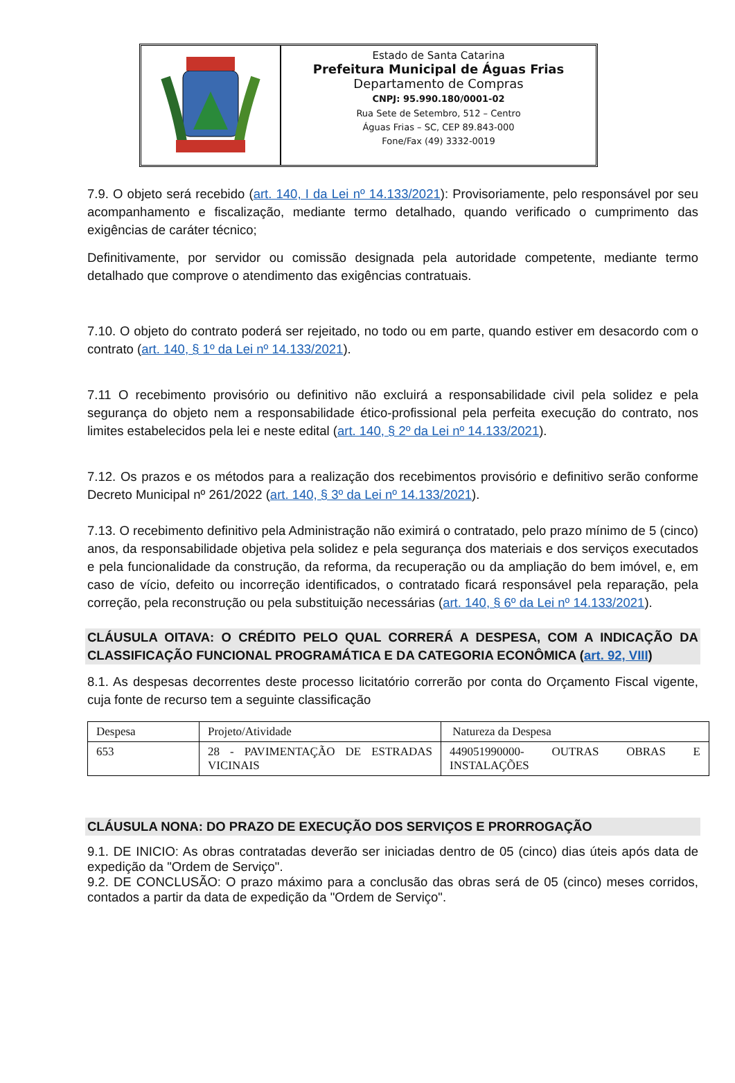Estado de Santa Catarina
Prefeitura Municipal de Águas Frias
Departamento de Compras
CNPJ: 95.990.180/0001-02
Rua Sete de Setembro, 512 – Centro
Águas Frias – SC, CEP 89.843-000
Fone/Fax (49) 3332-0019
7.9. O objeto será recebido (art. 140, I da Lei nº 14.133/2021): Provisoriamente, pelo responsável por seu acompanhamento e fiscalização, mediante termo detalhado, quando verificado o cumprimento das exigências de caráter técnico;
Definitivamente, por servidor ou comissão designada pela autoridade competente, mediante termo detalhado que comprove o atendimento das exigências contratuais.
7.10. O objeto do contrato poderá ser rejeitado, no todo ou em parte, quando estiver em desacordo com o contrato (art. 140, § 1º da Lei nº 14.133/2021).
7.11 O recebimento provisório ou definitivo não excluirá a responsabilidade civil pela solidez e pela segurança do objeto nem a responsabilidade ético-profissional pela perfeita execução do contrato, nos limites estabelecidos pela lei e neste edital (art. 140, § 2º da Lei nº 14.133/2021).
7.12. Os prazos e os métodos para a realização dos recebimentos provisório e definitivo serão conforme Decreto Municipal nº 261/2022 (art. 140, § 3º da Lei nº 14.133/2021).
7.13. O recebimento definitivo pela Administração não eximirá o contratado, pelo prazo mínimo de 5 (cinco) anos, da responsabilidade objetiva pela solidez e pela segurança dos materiais e dos serviços executados e pela funcionalidade da construção, da reforma, da recuperação ou da ampliação do bem imóvel, e, em caso de vício, defeito ou incorreção identificados, o contratado ficará responsável pela reparação, pela correção, pela reconstrução ou pela substituição necessárias (art. 140, § 6º da Lei nº 14.133/2021).
CLÁUSULA OITAVA: O CRÉDITO PELO QUAL CORRERÁ A DESPESA, COM A INDICAÇÃO DA CLASSIFICAÇÃO FUNCIONAL PROGRAMÁTICA E DA CATEGORIA ECONÔMICA (art. 92, VIII)
8.1. As despesas decorrentes deste processo licitatório correrão por conta do Orçamento Fiscal vigente, cuja fonte de recurso tem a seguinte classificação
| Despesa | Projeto/Atividade | Natureza da Despesa |
| 653 | 28 - PAVIMENTAÇÃO DE ESTRADAS VICINAIS | 449051990000- OUTRAS OBRAS E INSTALAÇÕES |
CLÁUSULA NONA: DO PRAZO DE EXECUÇÃO DOS SERVIÇOS E PRORROGAÇÃO
9.1. DE INICIO: As obras contratadas deverão ser iniciadas dentro de 05 (cinco) dias úteis após data de expedição da "Ordem de Serviço".
9.2. DE CONCLUSÃO: O prazo máximo para a conclusão das obras será de 05 (cinco) meses corridos, contados a partir da data de expedição da "Ordem de Serviço".